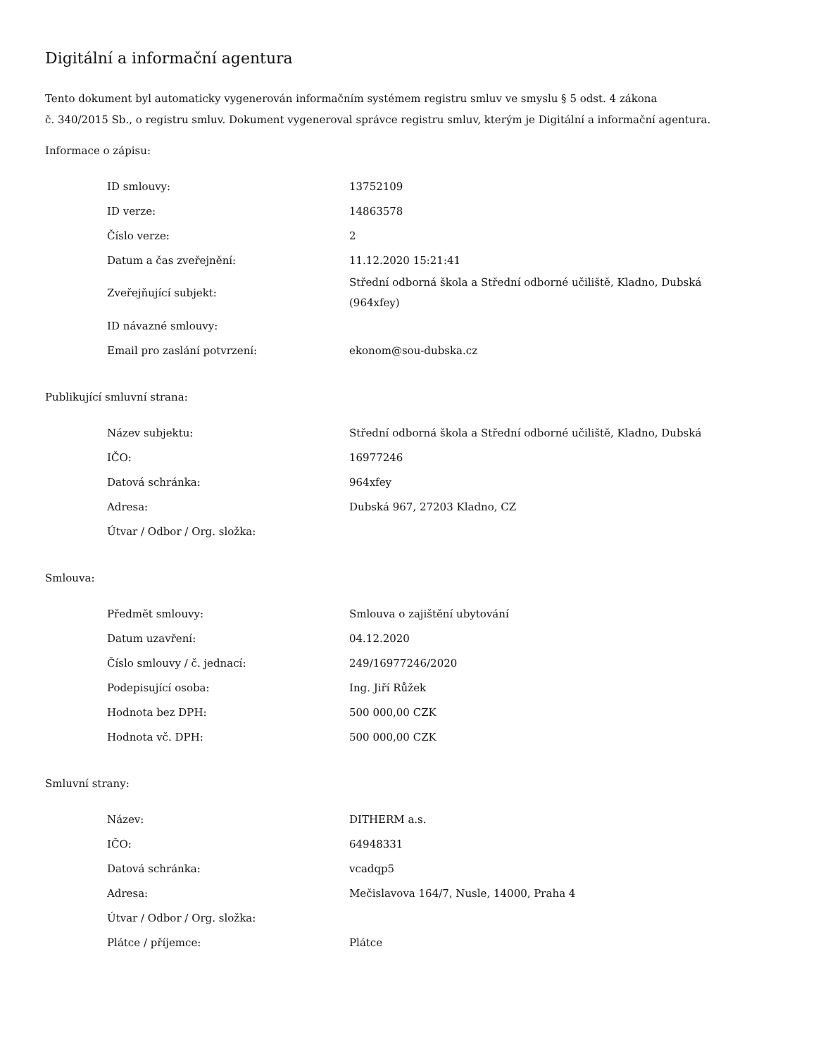Digitální a informační agentura
Tento dokument byl automaticky vygenerován informačním systémem registru smluv ve smyslu § 5 odst. 4 zákona
č. 340/2015 Sb., o registru smluv. Dokument vygeneroval správce registru smluv, kterým je Digitální a informační agentura.
Informace o zápisu:
| ID smlouvy: | 13752109 |
| ID verze: | 14863578 |
| Číslo verze: | 2 |
| Datum a čas zveřejnění: | 11.12.2020 15:21:41 |
| Zveřejňující subjekt: | Střední odborná škola a Střední odborné učiliště, Kladno, Dubská (964xfey) |
| ID návazné smlouvy: | |
| Email pro zaslání potvrzení: | ekonom@sou-dubska.cz |
Publikující smluvní strana:
| Název subjektu: | Střední odborná škola a Střední odborné učiliště, Kladno, Dubská |
| IČO: | 16977246 |
| Datová schránka: | 964xfey |
| Adresa: | Dubská 967, 27203 Kladno, CZ |
| Útvar / Odbor / Org. složka: | |
Smlouva:
| Předmět smlouvy: | Smlouva o zajištění ubytování |
| Datum uzavření: | 04.12.2020 |
| Číslo smlouvy / č. jednací: | 249/16977246/2020 |
| Podepisující osoba: | Ing. Jiří Růžek |
| Hodnota bez DPH: | 500 000,00 CZK |
| Hodnota vč. DPH: | 500 000,00 CZK |
Smluvní strany:
| Název: | DITHERM a.s. |
| IČO: | 64948331 |
| Datová schránka: | vcadqp5 |
| Adresa: | Mečislavova 164/7, Nusle, 14000, Praha 4 |
| Útvar / Odbor / Org. složka: | |
| Plátce / příjemce: | Plátce |